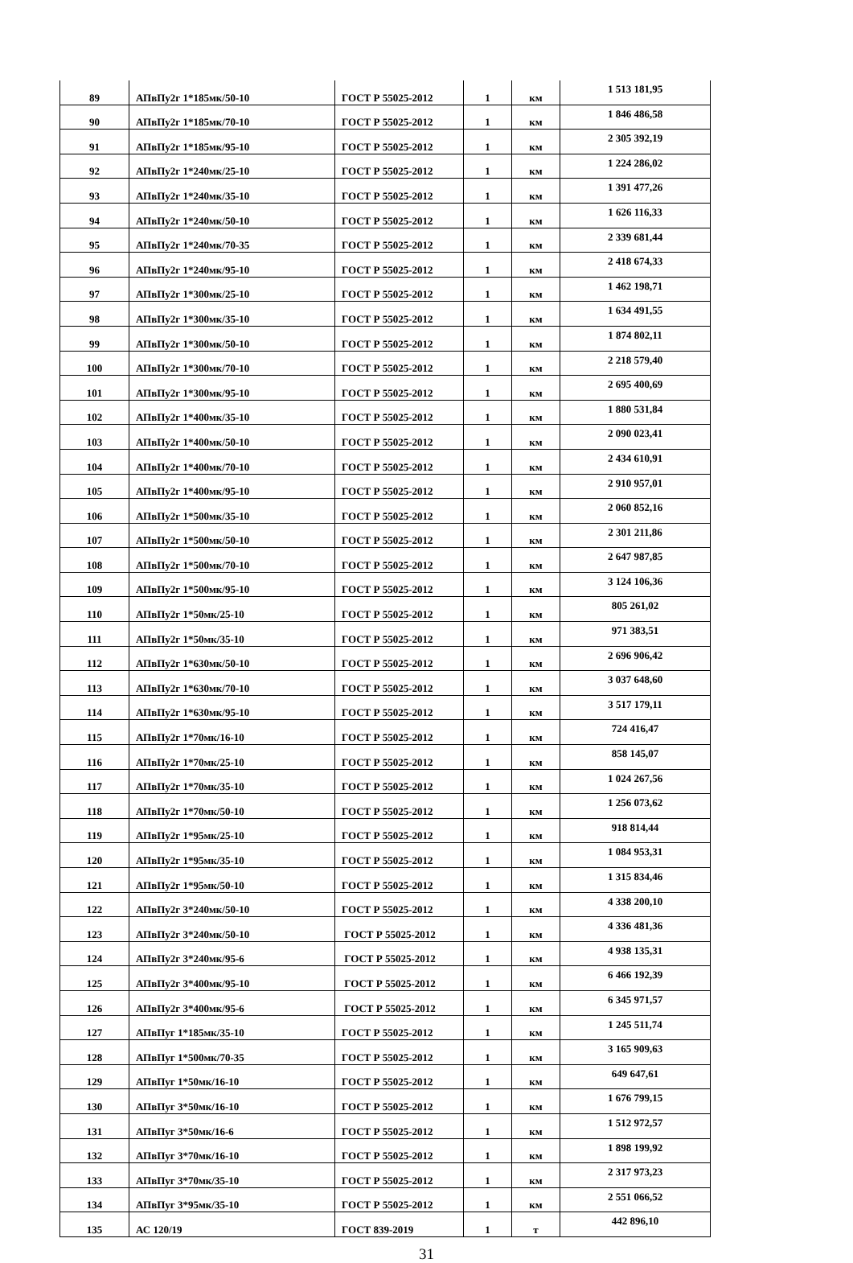| 89 | АПвПу2г 1*185мк/50-10 | ГОСТ Р 55025-2012 | 1 | км | 1 513 181,95 |
| 90 | АПвПу2г 1*185мк/70-10 | ГОСТ Р 55025-2012 | 1 | км | 1 846 486,58 |
| 91 | АПвПу2г 1*185мк/95-10 | ГОСТ Р 55025-2012 | 1 | км | 2 305 392,19 |
| 92 | АПвПу2г 1*240мк/25-10 | ГОСТ Р 55025-2012 | 1 | км | 1 224 286,02 |
| 93 | АПвПу2г 1*240мк/35-10 | ГОСТ Р 55025-2012 | 1 | км | 1 391 477,26 |
| 94 | АПвПу2г 1*240мк/50-10 | ГОСТ Р 55025-2012 | 1 | км | 1 626 116,33 |
| 95 | АПвПу2г 1*240мк/70-35 | ГОСТ Р 55025-2012 | 1 | км | 2 339 681,44 |
| 96 | АПвПу2г 1*240мк/95-10 | ГОСТ Р 55025-2012 | 1 | км | 2 418 674,33 |
| 97 | АПвПу2г 1*300мк/25-10 | ГОСТ Р 55025-2012 | 1 | км | 1 462 198,71 |
| 98 | АПвПу2г 1*300мк/35-10 | ГОСТ Р 55025-2012 | 1 | км | 1 634 491,55 |
| 99 | АПвПу2г 1*300мк/50-10 | ГОСТ Р 55025-2012 | 1 | км | 1 874 802,11 |
| 100 | АПвПу2г 1*300мк/70-10 | ГОСТ Р 55025-2012 | 1 | км | 2 218 579,40 |
| 101 | АПвПу2г 1*300мк/95-10 | ГОСТ Р 55025-2012 | 1 | км | 2 695 400,69 |
| 102 | АПвПу2г 1*400мк/35-10 | ГОСТ Р 55025-2012 | 1 | км | 1 880 531,84 |
| 103 | АПвПу2г 1*400мк/50-10 | ГОСТ Р 55025-2012 | 1 | км | 2 090 023,41 |
| 104 | АПвПу2г 1*400мк/70-10 | ГОСТ Р 55025-2012 | 1 | км | 2 434 610,91 |
| 105 | АПвПу2г 1*400мк/95-10 | ГОСТ Р 55025-2012 | 1 | км | 2 910 957,01 |
| 106 | АПвПу2г 1*500мк/35-10 | ГОСТ Р 55025-2012 | 1 | км | 2 060 852,16 |
| 107 | АПвПу2г 1*500мк/50-10 | ГОСТ Р 55025-2012 | 1 | км | 2 301 211,86 |
| 108 | АПвПу2г 1*500мк/70-10 | ГОСТ Р 55025-2012 | 1 | км | 2 647 987,85 |
| 109 | АПвПу2г 1*500мк/95-10 | ГОСТ Р 55025-2012 | 1 | км | 3 124 106,36 |
| 110 | АПвПу2г 1*50мк/25-10 | ГОСТ Р 55025-2012 | 1 | км | 805 261,02 |
| 111 | АПвПу2г 1*50мк/35-10 | ГОСТ Р 55025-2012 | 1 | км | 971 383,51 |
| 112 | АПвПу2г 1*630мк/50-10 | ГОСТ Р 55025-2012 | 1 | км | 2 696 906,42 |
| 113 | АПвПу2г 1*630мк/70-10 | ГОСТ Р 55025-2012 | 1 | км | 3 037 648,60 |
| 114 | АПвПу2г 1*630мк/95-10 | ГОСТ Р 55025-2012 | 1 | км | 3 517 179,11 |
| 115 | АПвПу2г 1*70мк/16-10 | ГОСТ Р 55025-2012 | 1 | км | 724 416,47 |
| 116 | АПвПу2г 1*70мк/25-10 | ГОСТ Р 55025-2012 | 1 | км | 858 145,07 |
| 117 | АПвПу2г 1*70мк/35-10 | ГОСТ Р 55025-2012 | 1 | км | 1 024 267,56 |
| 118 | АПвПу2г 1*70мк/50-10 | ГОСТ Р 55025-2012 | 1 | км | 1 256 073,62 |
| 119 | АПвПу2г 1*95мк/25-10 | ГОСТ Р 55025-2012 | 1 | км | 918 814,44 |
| 120 | АПвПу2г 1*95мк/35-10 | ГОСТ Р 55025-2012 | 1 | км | 1 084 953,31 |
| 121 | АПвПу2г 1*95мк/50-10 | ГОСТ Р 55025-2012 | 1 | км | 1 315 834,46 |
| 122 | АПвПу2г 3*240мк/50-10 | ГОСТ Р 55025-2012 | 1 | км | 4 338 200,10 |
| 123 | АПвПу2г 3*240мк/50-10 | ГОСТ Р 55025-2012 | 1 | км | 4 336 481,36 |
| 124 | АПвПу2г 3*240мк/95-6 | ГОСТ Р 55025-2012 | 1 | км | 4 938 135,31 |
| 125 | АПвПу2г 3*400мк/95-10 | ГОСТ Р 55025-2012 | 1 | км | 6 466 192,39 |
| 126 | АПвПу2г 3*400мк/95-6 | ГОСТ Р 55025-2012 | 1 | км | 6 345 971,57 |
| 127 | АПвПуг 1*185мк/35-10 | ГОСТ Р 55025-2012 | 1 | км | 1 245 511,74 |
| 128 | АПвПуг 1*500мк/70-35 | ГОСТ Р 55025-2012 | 1 | км | 3 165 909,63 |
| 129 | АПвПуг 1*50мк/16-10 | ГОСТ Р 55025-2012 | 1 | км | 649 647,61 |
| 130 | АПвПуг 3*50мк/16-10 | ГОСТ Р 55025-2012 | 1 | км | 1 676 799,15 |
| 131 | АПвПуг 3*50мк/16-6 | ГОСТ Р 55025-2012 | 1 | км | 1 512 972,57 |
| 132 | АПвПуг 3*70мк/16-10 | ГОСТ Р 55025-2012 | 1 | км | 1 898 199,92 |
| 133 | АПвПуг 3*70мк/35-10 | ГОСТ Р 55025-2012 | 1 | км | 2 317 973,23 |
| 134 | АПвПуг 3*95мк/35-10 | ГОСТ Р 55025-2012 | 1 | км | 2 551 066,52 |
| 135 | АС 120/19 | ГОСТ 839-2019 | 1 | т | 442 896,10 |
31